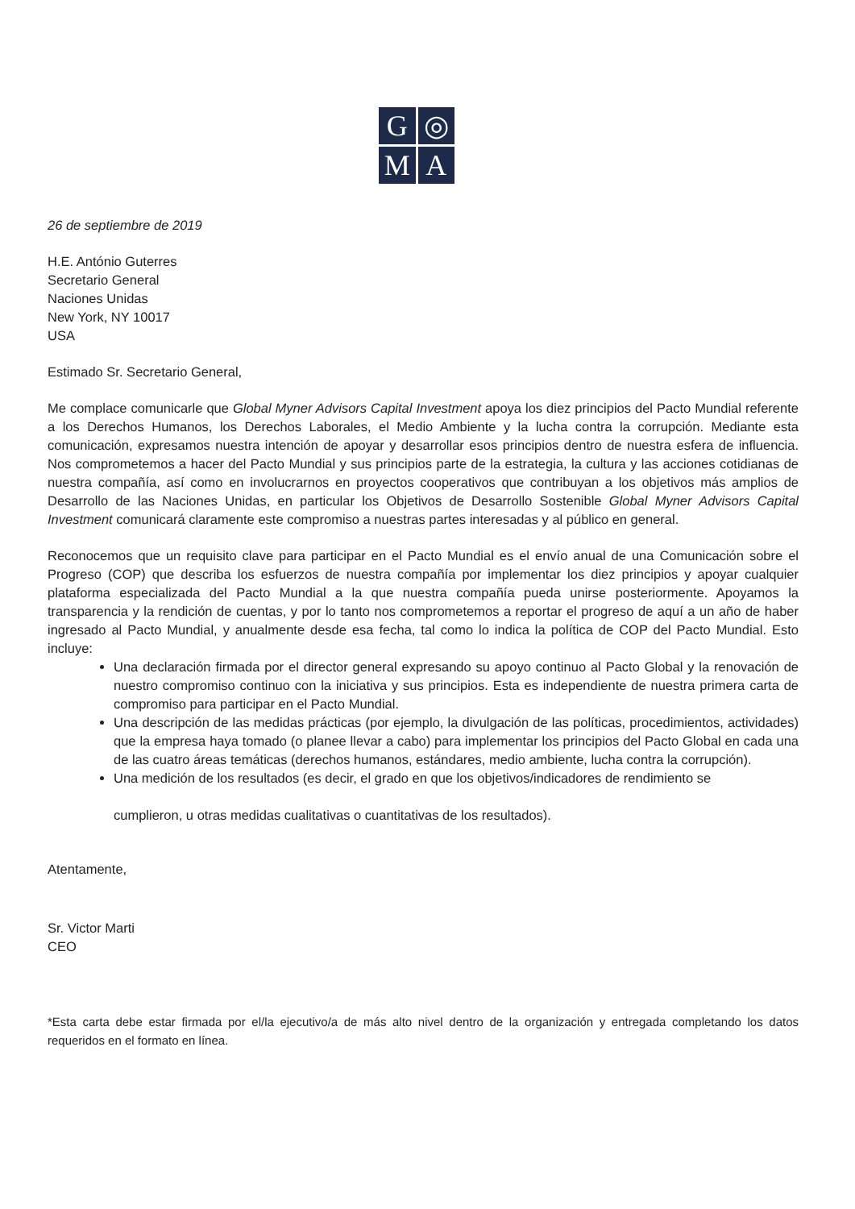G
◎
M
A
26 de septiembre de 2019
H.E. António Guterres
Secretario General
Naciones Unidas
New York, NY 10017
USA
Estimado Sr. Secretario General,
Me complace comunicarle que Global Myner Advisors Capital Investment apoya los diez principios del Pacto Mundial referente a los Derechos Humanos, los Derechos Laborales, el Medio Ambiente y la lucha contra la corrupción. Mediante esta comunicación, expresamos nuestra intención de apoyar y desarrollar esos principios dentro de nuestra esfera de influencia. Nos comprometemos a hacer del Pacto Mundial y sus principios parte de la estrategia, la cultura y las acciones cotidianas de nuestra compañía, así como en involucrarnos en proyectos cooperativos que contribuyan a los objetivos más amplios de Desarrollo de las Naciones Unidas, en particular los Objetivos de Desarrollo Sostenible Global Myner Advisors Capital Investment comunicará claramente este compromiso a nuestras partes interesadas y al público en general.
Reconocemos que un requisito clave para participar en el Pacto Mundial es el envío anual de una Comunicación sobre el Progreso (COP) que describa los esfuerzos de nuestra compañía por implementar los diez principios y apoyar cualquier plataforma especializada del Pacto Mundial a la que nuestra compañía pueda unirse posteriormente. Apoyamos la transparencia y la rendición de cuentas, y por lo tanto nos comprometemos a reportar el progreso de aquí a un año de haber ingresado al Pacto Mundial, y anualmente desde esa fecha, tal como lo indica la política de COP del Pacto Mundial. Esto incluye:
Una declaración firmada por el director general expresando su apoyo continuo al Pacto Global y la renovación de nuestro compromiso continuo con la iniciativa y sus principios. Esta es independiente de nuestra primera carta de compromiso para participar en el Pacto Mundial.
Una descripción de las medidas prácticas (por ejemplo, la divulgación de las políticas, procedimientos, actividades) que la empresa haya tomado (o planee llevar a cabo) para implementar los principios del Pacto Global en cada una de las cuatro áreas temáticas (derechos humanos, estándares, medio ambiente, lucha contra la corrupción).
Una medición de los resultados (es decir, el grado en que los objetivos/indicadores de rendimiento se
cumplieron, u otras medidas cualitativas o cuantitativas de los resultados).
Atentamente,
Sr. Victor Marti
CEO
*Esta carta debe estar firmada por el/la ejecutivo/a de más alto nivel dentro de la organización y entregada completando los datos requeridos en el formato en línea.